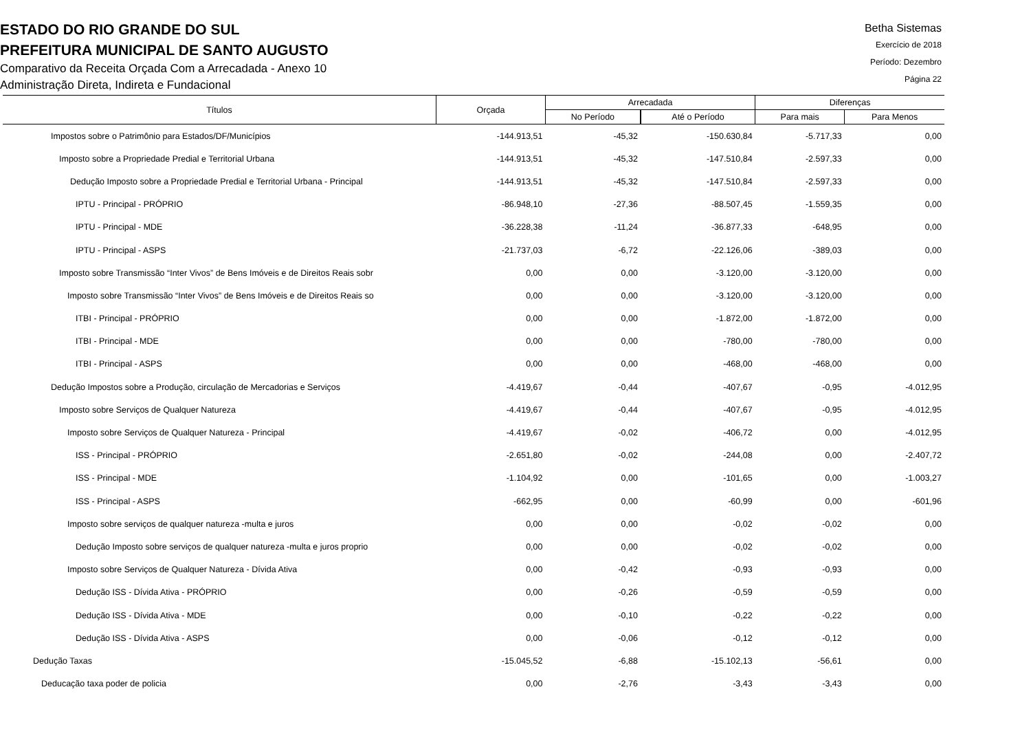ESTADO DO RIO GRANDE DO SUL
PREFEITURA MUNICIPAL DE SANTO AUGUSTO
Comparativo da Receita Orçada Com a Arrecadada - Anexo 10
Administração Direta, Indireta e Fundacional
Betha Sistemas
Exercício de 2018
Período: Dezembro
Página 22
| Títulos | Orçada | Arrecadada | | Diferenças | |
| --- | --- | --- | --- | --- | --- |
| | | No Período | Até o Período | Para mais | Para Menos |
| Impostos sobre o Patrimônio para Estados/DF/Municípios | -144.913,51 | -45,32 | -150.630,84 | -5.717,33 | 0,00 |
| Imposto sobre a Propriedade Predial e Territorial Urbana | -144.913,51 | -45,32 | -147.510,84 | -2.597,33 | 0,00 |
| Dedução Imposto sobre a Propriedade Predial e Territorial Urbana - Principal | -144.913,51 | -45,32 | -147.510,84 | -2.597,33 | 0,00 |
| IPTU - Principal - PRÓPRIO | -86.948,10 | -27,36 | -88.507,45 | -1.559,35 | 0,00 |
| IPTU - Principal - MDE | -36.228,38 | -11,24 | -36.877,33 | -648,95 | 0,00 |
| IPTU - Principal - ASPS | -21.737,03 | -6,72 | -22.126,06 | -389,03 | 0,00 |
| Imposto sobre Transmissão “Inter Vivos” de Bens Imóveis e de Direitos Reais sobr | 0,00 | 0,00 | -3.120,00 | -3.120,00 | 0,00 |
| Imposto sobre Transmissão “Inter Vivos” de Bens Imóveis e de Direitos Reais so | 0,00 | 0,00 | -3.120,00 | -3.120,00 | 0,00 |
| ITBI - Principal - PRÓPRIO | 0,00 | 0,00 | -1.872,00 | -1.872,00 | 0,00 |
| ITBI - Principal - MDE | 0,00 | 0,00 | -780,00 | -780,00 | 0,00 |
| ITBI - Principal - ASPS | 0,00 | 0,00 | -468,00 | -468,00 | 0,00 |
| Dedução Impostos sobre a Produção, circulação de Mercadorias e Serviços | -4.419,67 | -0,44 | -407,67 | -0,95 | -4.012,95 |
| Imposto sobre Serviços de Qualquer Natureza | -4.419,67 | -0,44 | -407,67 | -0,95 | -4.012,95 |
| Imposto sobre Serviços de Qualquer Natureza - Principal | -4.419,67 | -0,02 | -406,72 | 0,00 | -4.012,95 |
| ISS - Principal - PRÓPRIO | -2.651,80 | -0,02 | -244,08 | 0,00 | -2.407,72 |
| ISS - Principal - MDE | -1.104,92 | 0,00 | -101,65 | 0,00 | -1.003,27 |
| ISS - Principal - ASPS | -662,95 | 0,00 | -60,99 | 0,00 | -601,96 |
| Imposto sobre serviços de qualquer natureza -multa e juros | 0,00 | 0,00 | -0,02 | -0,02 | 0,00 |
| Dedução Imposto sobre serviços de qualquer natureza -multa e juros proprio | 0,00 | 0,00 | -0,02 | -0,02 | 0,00 |
| Imposto sobre Serviços de Qualquer Natureza - Dívida Ativa | 0,00 | -0,42 | -0,93 | -0,93 | 0,00 |
| Dedução ISS - Dívida Ativa - PRÓPRIO | 0,00 | -0,26 | -0,59 | -0,59 | 0,00 |
| Dedução ISS - Dívida Ativa - MDE | 0,00 | -0,10 | -0,22 | -0,22 | 0,00 |
| Dedução ISS - Dívida Ativa - ASPS | 0,00 | -0,06 | -0,12 | -0,12 | 0,00 |
| Dedução Taxas | -15.045,52 | -6,88 | -15.102,13 | -56,61 | 0,00 |
| Deducação taxa poder de policia | 0,00 | -2,76 | -3,43 | -3,43 | 0,00 |